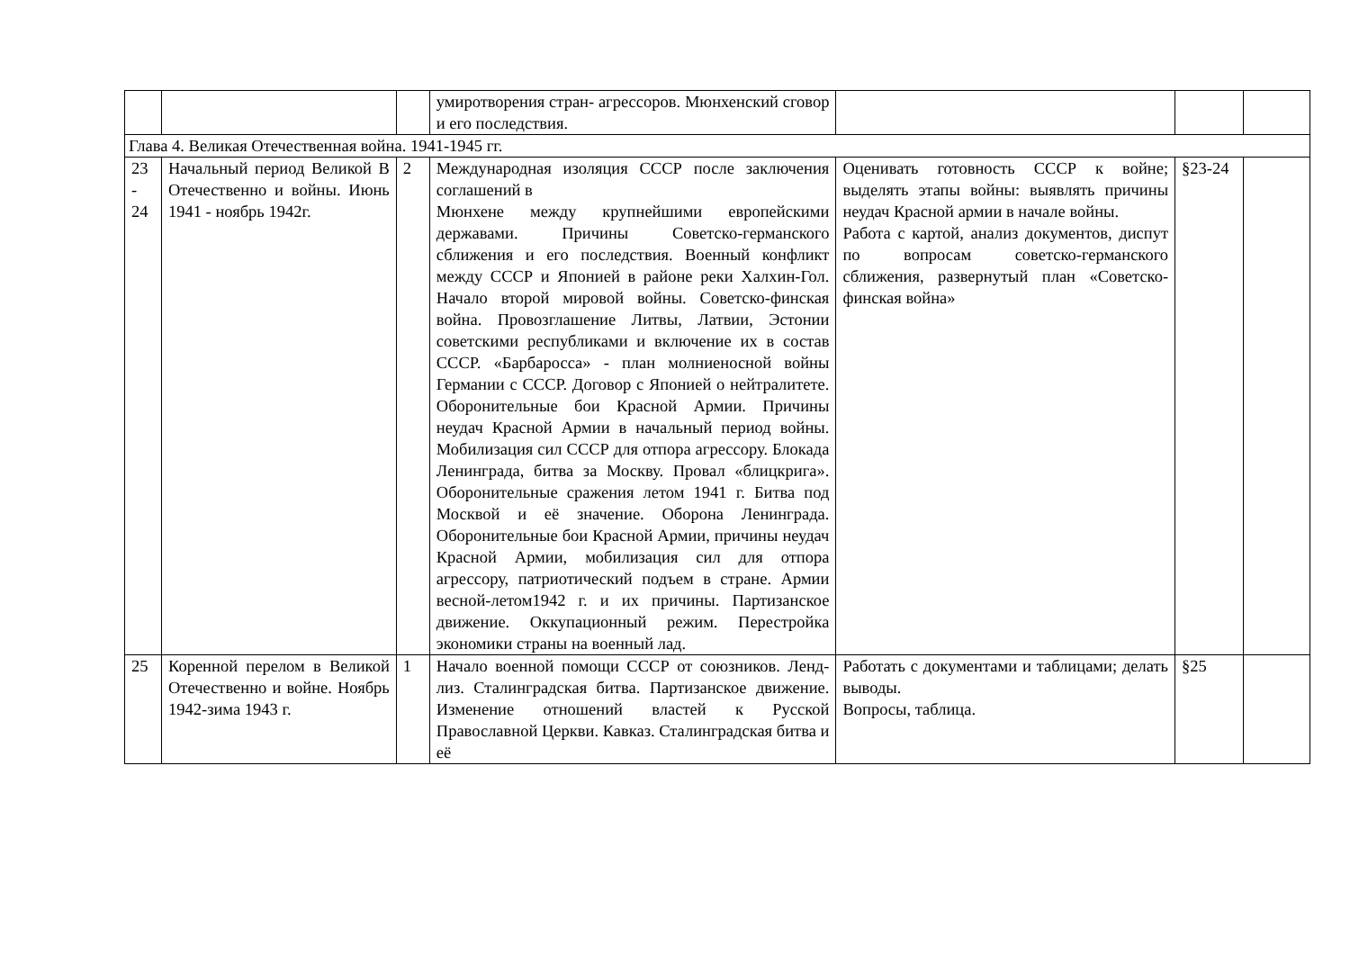| | | | умиротворения стран- агрессоров. Мюнхенский сговор и его последствия. | | | |
| Глава 4. Великая Отечественная война. 1941-1945 гг. | | | | | | |
| 23 - 24 | Начальный период Великой В Отечественно и войны. Июнь 1941 - ноябрь 1942г. | 2 | Международная изоляция СССР после заключения соглашений в Мюнхене между крупнейшими европейскими державами. Причины Советско-германского сближения и его последствия. Военный конфликт между СССР и Японией в районе реки Халхин-Гол. Начало второй мировой войны. Советско-финская война. Провозглашение Литвы, Латвии, Эстонии советскими республиками и включение их в состав СССР. «Барбаросса» - план молниеносной войны Германии с СССР. Договор с Японией о нейтралитете. Оборонительные бои Красной Армии. Причины неудач Красной Армии в начальный период войны. Мобилизация сил СССР для отпора агрессору. Блокада Ленинграда, битва за Москву. Провал «блицкрига». Оборонительные сражения летом 1941 г. Битва под Москвой и её значение. Оборона Ленинграда. Оборонительные бои Красной Армии, причины неудач Красной Армии, мобилизация сил для отпора агрессору, патриотический подъем в стране. Армии весной-летом1942 г. и их причины. Партизанское движение. Оккупационный режим. Перестройка экономики страны на военный лад. | Оценивать готовность СССР к войне; выделять этапы войны: выявлять причины неудач Красной армии в начале войны. Работа с картой, анализ документов, диспут по вопросам советско-германского сближения, развернутый план «Советско-финская война» | §23-24 | |
| 25 | Коренной перелом в Великой Отечественно и войне. Ноябрь 1942-зима 1943 г. | 1 | Начало военной помощи СССР от союзников. Ленд-лиз. Сталинградская битва. Партизанское движение. Изменение отношений властей к Русской Православной Церкви. Кавказ. Сталинградская битва и её | Работать с документами и таблицами; делать выводы. Вопросы, таблица. | §25 | |